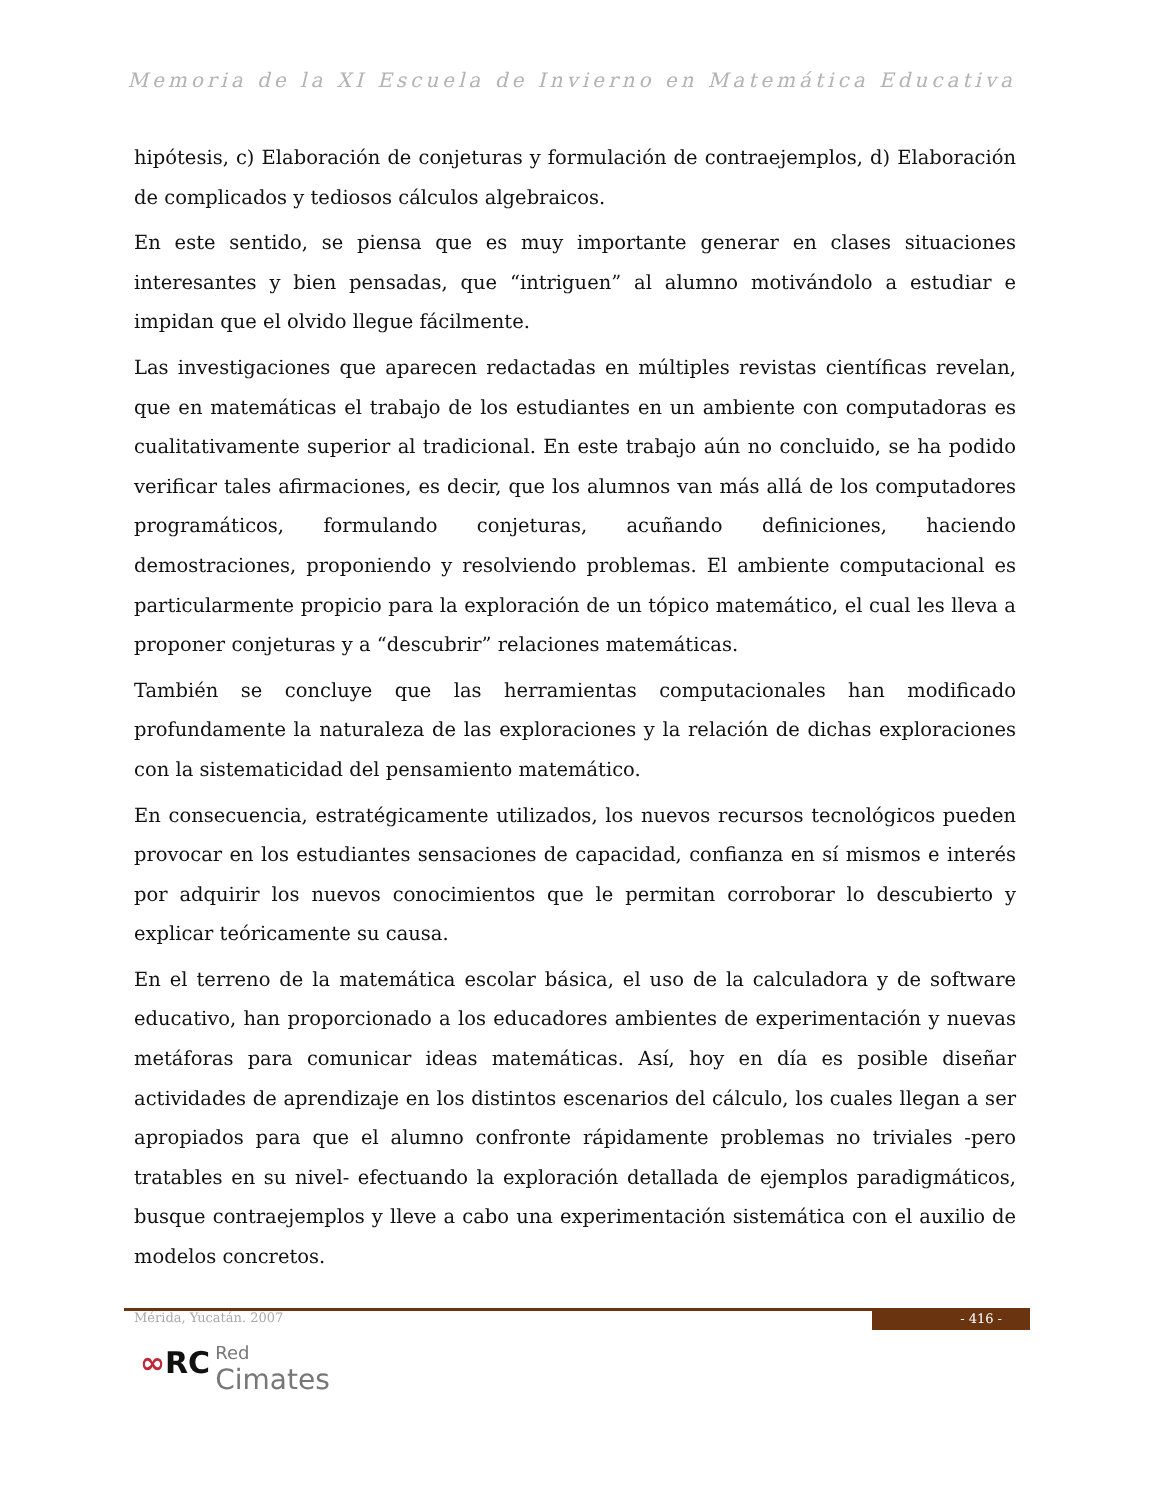Memoria de la XI Escuela de Invierno en Matemática Educativa
hipótesis, c) Elaboración de conjeturas y formulación de contraejemplos, d) Elaboración de complicados y tediosos cálculos algebraicos.
En este sentido, se piensa que es muy importante generar en clases situaciones interesantes y bien pensadas, que “intriguen” al alumno motivándolo a estudiar e impidan que el olvido llegue fácilmente.
Las investigaciones que aparecen redactadas en múltiples revistas científicas revelan, que en matemáticas el trabajo de los estudiantes en un ambiente con computadoras es cualitativamente superior al tradicional. En este trabajo aún no concluido, se ha podido verificar tales afirmaciones, es decir, que los alumnos van más allá de los computadores programáticos, formulando conjeturas, acuñando definiciones, haciendo demostraciones, proponiendo y resolviendo problemas. El ambiente computacional es particularmente propicio para la exploración de un tópico matemático, el cual les lleva a proponer conjeturas y a “descubrir” relaciones matemáticas.
También se concluye que las herramientas computacionales han modificado profundamente la naturaleza de las exploraciones y la relación de dichas exploraciones con la sistematicidad del pensamiento matemático.
En consecuencia, estratégicamente utilizados, los nuevos recursos tecnológicos pueden provocar en los estudiantes sensaciones de capacidad, confianza en sí mismos e interés por adquirir los nuevos conocimientos que le permitan corroborar lo descubierto y explicar teóricamente su causa.
En el terreno de la matemática escolar básica, el uso de la calculadora y de software educativo, han proporcionado a los educadores ambientes de experimentación y nuevas metáforas para comunicar ideas matemáticas. Así, hoy en día es posible diseñar actividades de aprendizaje en los distintos escenarios del cálculo, los cuales llegan a ser apropiados para que el alumno confronte rápidamente problemas no triviales -pero tratables en su nivel- efectuando la exploración detallada de ejemplos paradigmáticos, busque contraejemplos y lleve a cabo una experimentación sistemática con el auxilio de modelos concretos.
Mérida, Yucatán. 2007 - 416 -
∞RC Red
Cimates